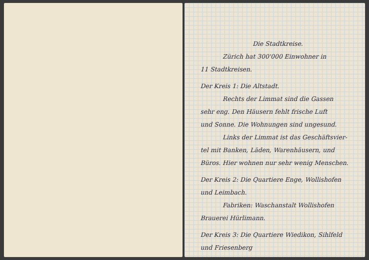Die Stadtkreise.
Zürich hat 300'000 Einwohner in
11 Stadtkreisen.
Der Kreis 1: Die Altstadt.
Rechts der Limmat sind die Gassen
sehr eng. Den Häusern fehlt frische Luft
und Sonne. Die Wohnungen sind ungesund.
Links der Limmat ist das Geschäftsvier-
tel mit Banken, Läden, Warenhäusern, und
Büros. Hier wohnen nur sehr wenig Menschen.
Der Kreis 2: Die Quartiere Enge, Wollishofen
und Leimbach.
Fabriken: Waschanstalt Wollishofen
Brauerei Hürlimann.
Der Kreis 3: Die Quartiere Wiedikon, Sihlfeld
und Friesenberg